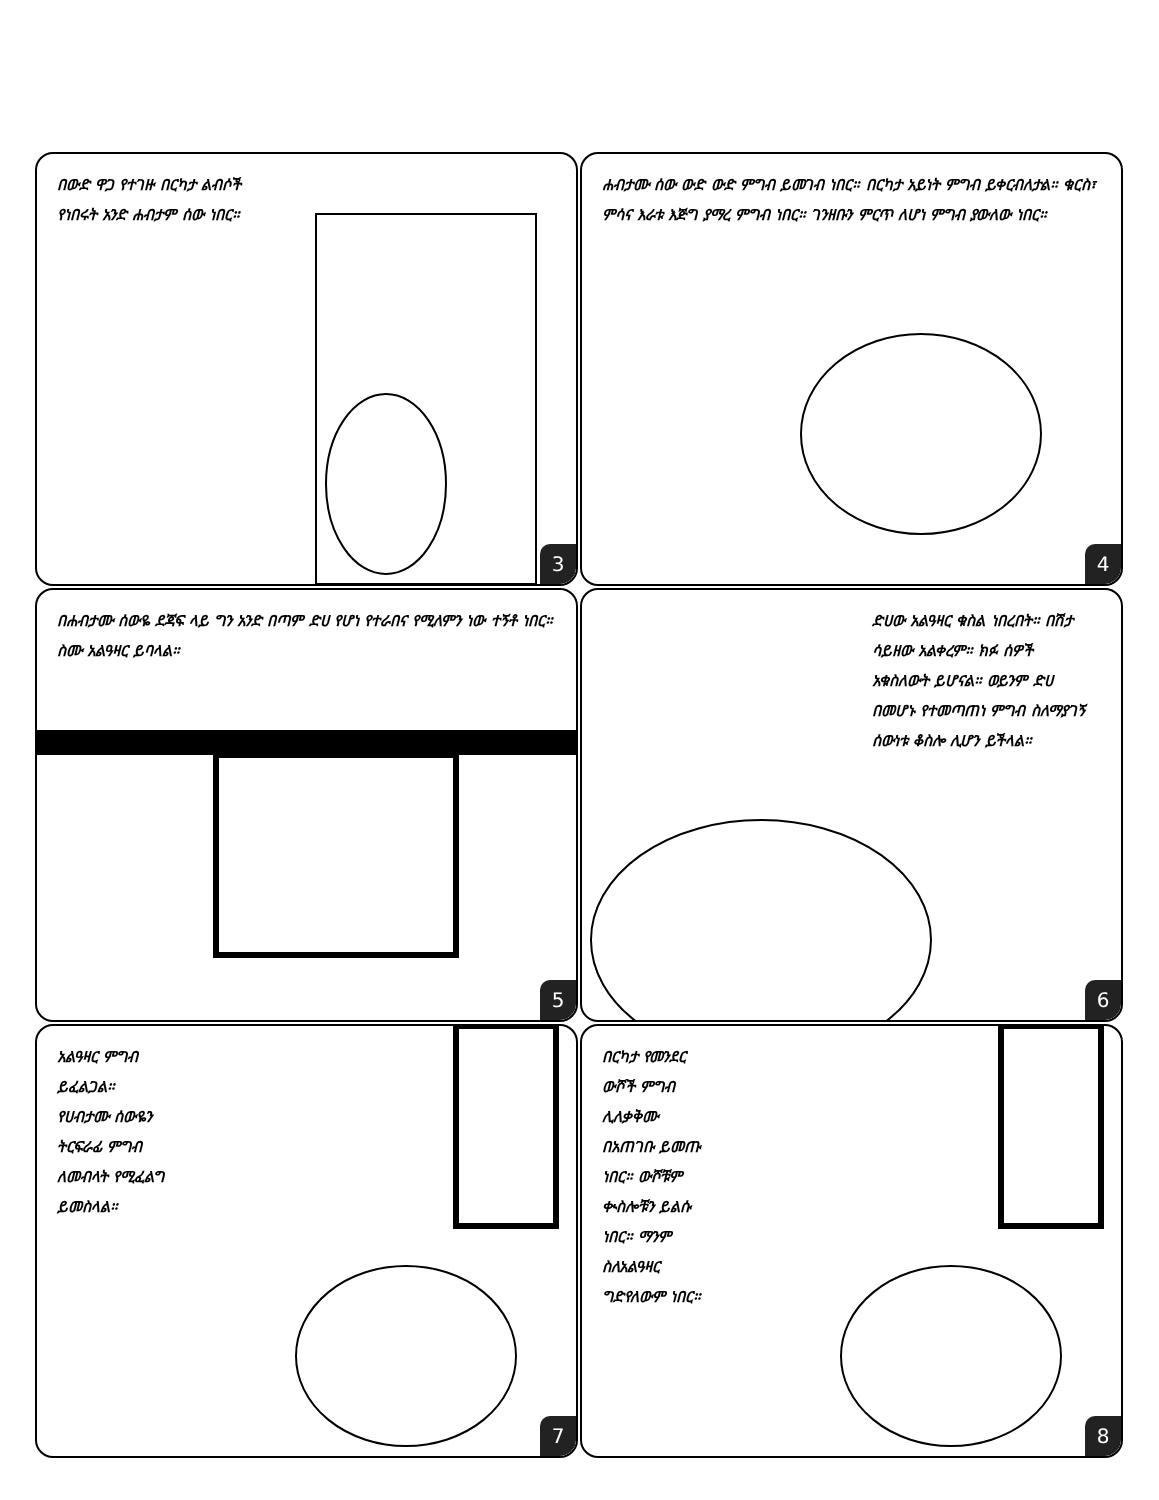በውድ ዋጋ የተገዙ በርካታ ልብሶች የነበሩት አንድ ሐብታም ሰው ነበር።
3
ሐብታሙ ሰው ውድ ውድ ምግብ ይመገብ ነበር። በርካታ አይነት ምግብ ይቀርብለታል። ቁርስ፣ ምሳና እራቱ እጅግ ያማረ ምግብ ነበር። ገንዘቡን ምርጥ ለሆነ ምግብ ያውለው ነበር።
4
በሐብታሙ ሰውዬ ደጃፍ ላይ ግን አንድ በጣም ድሀ የሆነ የተራበና የሚለምን ነው ተኝቶ ነበር። ስሙ አልዓዛር ይባላል።
5
ድሀው አልዓዛር ቁስል ነበረበት። በሽታ ሳይዘው አልቀረም። ክፉ ሰዎች አቁስለውት ይሆናል። ወይንም ድሀ በመሆኑ የተመጣጠነ ምግብ ስለማያገኝ ሰውነቱ ቆስሎ ሊሆን ይችላል።
6
አልዓዛር ምግብ ይፈልጋል። የሀብታሙ ሰውዬን ትርፍራፊ ምግብ ለመብላት የሚፈልግ ይመስላል።
7
በርካታ የመንደር ውሾች ምግብ ሊለቃቅሙ በአጠገቡ ይመጡ ነበር። ውሾቹም ቊስሎቹን ይልሱ ነበር። ማንም ስለአልዓዛር ግድየለውም ነበር።
8